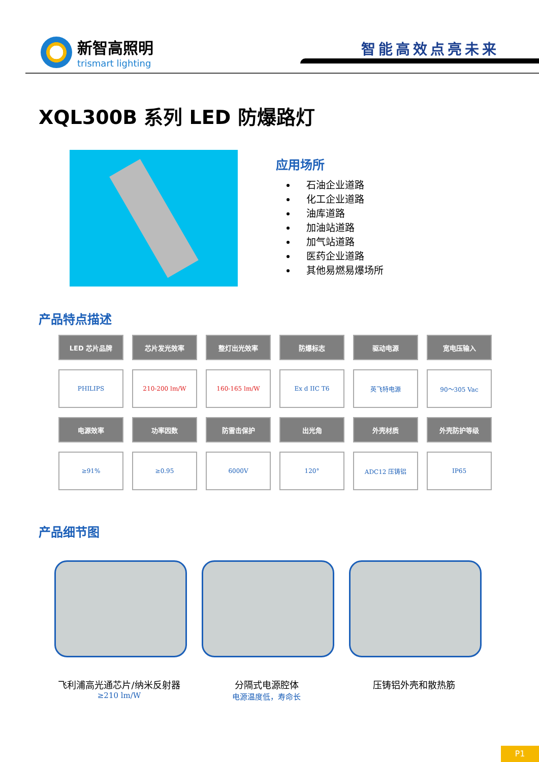新智高照明
trismart lighting
智能高效点亮未来
XQL300B 系列 LED 防爆路灯
应用场所
石油企业道路
化工企业道路
油库道路
加油站道路
加气站道路
医药企业道路
其他易燃易爆场所
产品特点描述
| LED 芯片品牌 | 芯片发光效率 | 整灯出光效率 | 防爆标志 | 驱动电源 | 宽电压输入 |
| --- | --- | --- | --- | --- | --- |
| PHILIPS | 210-200 lm/W | 160-165 lm/W | Ex d IIC T6 | 英飞特电源 | 90～305 Vac |
| 电源效率 | 功率因数 | 防雷击保护 | 出光角 | 外壳材质 | 外壳防护等级 |
| ≥91% | ≥0.95 | 6000V | 120° | ADC12 压铸铝 | IP65 |
产品细节图
飞利浦高光通芯片/纳米反射器
≥210 lm/W
分隔式电源腔体
电源温度低，寿命长
压铸铝外壳和散热筋
P1